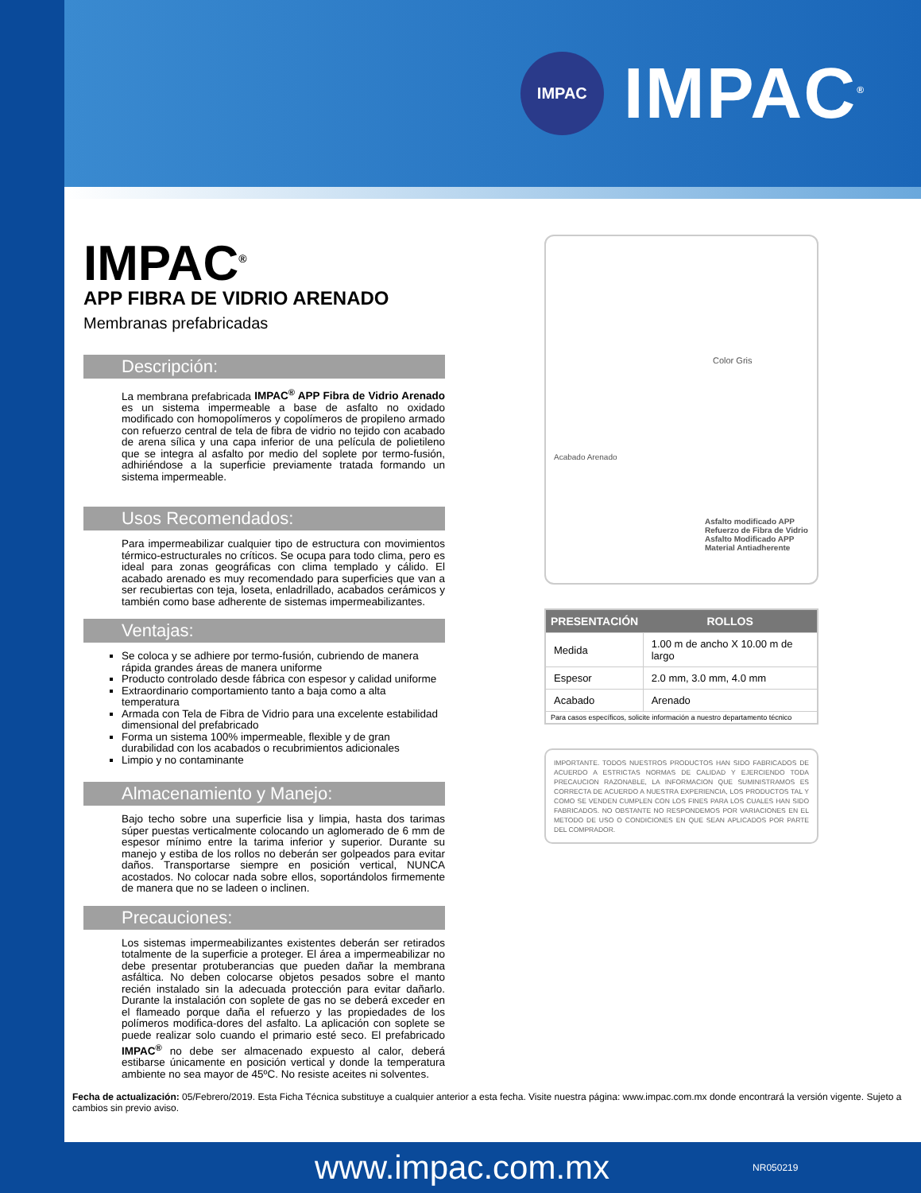IMPAC
IMPAC<sup>®</sup>
IMPAC<sup>®</sup>
APP FIBRA DE VIDRIO ARENADO
Membranas prefabricadas
Descripción:
La membrana prefabricada IMPAC<sup>®</sup> APP Fibra de Vidrio Arenado es un sistema impermeable a base de asfalto no oxidado modificado con homopolímeros y copolímeros de propileno armado con refuerzo central de tela de fibra de vidrio no tejido con acabado de arena sílica y una capa inferior de una película de polietileno que se integra al asfalto por medio del soplete por termo-fusión, adhiriéndose a la superficie previamente tratada formando un sistema impermeable.
Usos Recomendados:
Para impermeabilizar cualquier tipo de estructura con movimientos térmico-estructurales no críticos. Se ocupa para todo clima, pero es ideal para zonas geográficas con clima templado y cálido. El acabado arenado es muy recomendado para superficies que van a ser recubiertas con teja, loseta, enladrillado, acabados cerámicos y también como base adherente de sistemas impermeabilizantes.
Ventajas:
Se coloca y se adhiere por termo-fusión, cubriendo de manera rápida grandes áreas de manera uniforme
Producto controlado desde fábrica con espesor y calidad uniforme
Extraordinario comportamiento tanto a baja como a alta temperatura
Armada con Tela de Fibra de Vidrio para una excelente estabilidad dimensional del prefabricado
Forma un sistema 100% impermeable, flexible y de gran durabilidad con los acabados o recubrimientos adicionales
Limpio y no contaminante
Almacenamiento y Manejo:
Bajo techo sobre una superficie lisa y limpia, hasta dos tarimas súper puestas verticalmente colocando un aglomerado de 6 mm de espesor mínimo entre la tarima inferior y superior. Durante su manejo y estiba de los rollos no deberán ser golpeados para evitar daños. Transportarse siempre en posición vertical, NUNCA acostados. No colocar nada sobre ellos, soportándolos firmemente de manera que no se ladeen o inclinen.
Precauciones:
Los sistemas impermeabilizantes existentes deberán ser retirados totalmente de la superficie a proteger. El área a impermeabilizar no debe presentar protuberancias que pueden dañar la membrana asfáltica. No deben colocarse objetos pesados sobre el manto recién instalado sin la adecuada protección para evitar dañarlo. Durante la instalación con soplete de gas no se deberá exceder en el flameado porque daña el refuerzo y las propiedades de los polímeros modifica-dores del asfalto. La aplicación con soplete se puede realizar solo cuando el primario esté seco. El prefabricado IMPAC<sup>®</sup> no debe ser almacenado expuesto al calor, deberá estibarse únicamente en posición vertical y donde la temperatura ambiente no sea mayor de 45ºC. No resiste aceites ni solventes.
Color Gris
Acabado Arenado
Asfalto modificado APP
Refuerzo de Fibra de Vidrio
Asfalto Modificado APP
Material Antiadherente
| PRESENTACIÓN | ROLLOS |
| --- | --- |
| Medida | 1.00 m de ancho X 10.00 m de largo |
| Espesor | 2.0 mm, 3.0 mm, 4.0 mm |
| Acabado | Arenado |
| Para casos específicos, solicite información a nuestro departamento técnico | |
IMPORTANTE. TODOS NUESTROS PRODUCTOS HAN SIDO FABRICADOS DE ACUERDO A ESTRICTAS NORMAS DE CALIDAD Y EJERCIENDO TODA PRECAUCION RAZONABLE, LA INFORMACION QUE SUMINISTRAMOS ES CORRECTA DE ACUERDO A NUESTRA EXPERIENCIA, LOS PRODUCTOS TAL Y COMO SE VENDEN CUMPLEN CON LOS FINES PARA LOS CUALES HAN SIDO FABRICADOS. NO OBSTANTE NO RESPONDEMOS POR VARIACIONES EN EL METODO DE USO O CONDICIONES EN QUE SEAN APLICADOS POR PARTE DEL COMPRADOR.
Fecha de actualización: 05/Febrero/2019. Esta Ficha Técnica substituye a cualquier anterior a esta fecha. Visite nuestra página: www.impac.com.mx donde encontrará la versión vigente. Sujeto a cambios sin previo aviso.
www.impac.com.mx NR050219